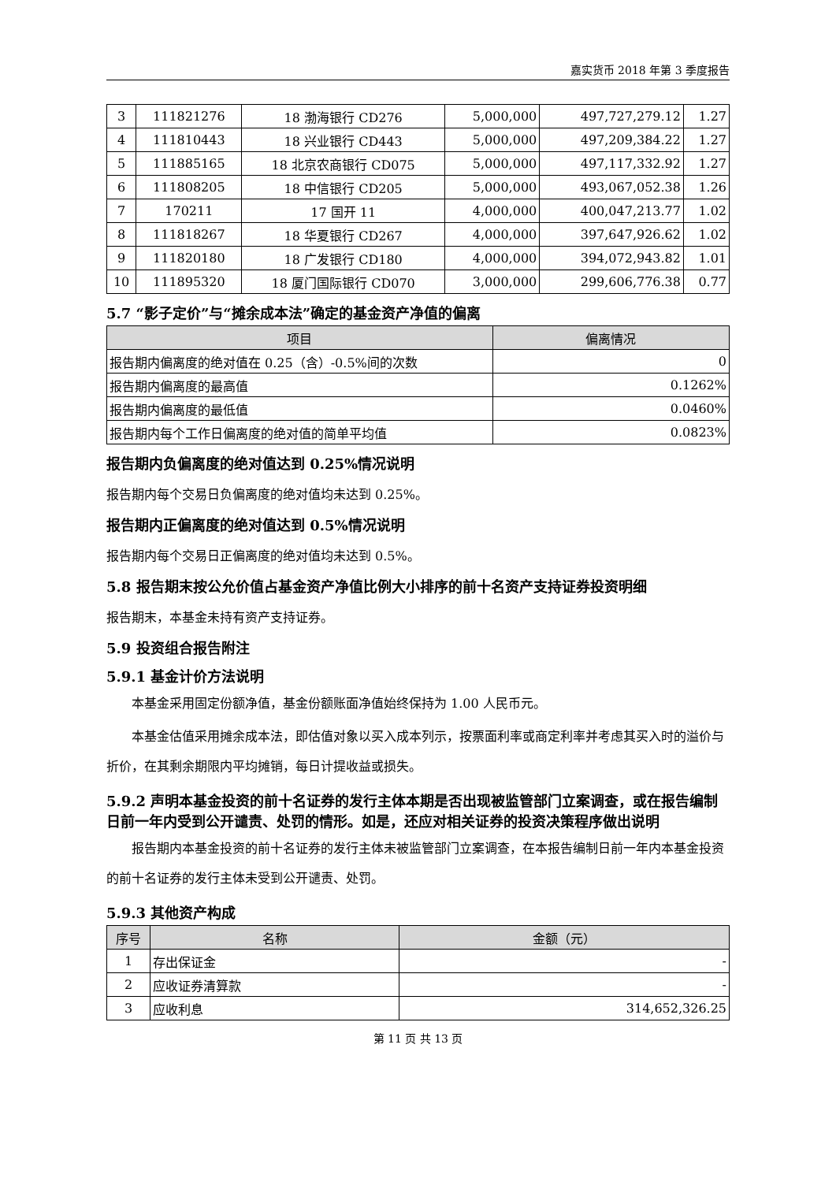嘉实货币 2018 年第 3 季度报告
| 3 | 111821276 | 18 渤海银行 CD276 | 5,000,000 | 497,727,279.12 | 1.27 |
| 4 | 111810443 | 18 兴业银行 CD443 | 5,000,000 | 497,209,384.22 | 1.27 |
| 5 | 111885165 | 18 北京农商银行 CD075 | 5,000,000 | 497,117,332.92 | 1.27 |
| 6 | 111808205 | 18 中信银行 CD205 | 5,000,000 | 493,067,052.38 | 1.26 |
| 7 | 170211 | 17 国开 11 | 4,000,000 | 400,047,213.77 | 1.02 |
| 8 | 111818267 | 18 华夏银行 CD267 | 4,000,000 | 397,647,926.62 | 1.02 |
| 9 | 111820180 | 18 广发银行 CD180 | 4,000,000 | 394,072,943.82 | 1.01 |
| 10 | 111895320 | 18 厦门国际银行 CD070 | 3,000,000 | 299,606,776.38 | 0.77 |
5.7 “影子定价”与“摊余成本法”确定的基金资产净值的偏离
| 项目 | 偏离情况 |
| --- | --- |
| 报告期内偏离度的绝对值在 0.25（含）-0.5%间的次数 | 0 |
| 报告期内偏离度的最高值 | 0.1262% |
| 报告期内偏离度的最低值 | 0.0460% |
| 报告期内每个工作日偏离度的绝对值的简单平均值 | 0.0823% |
报告期内负偏离度的绝对值达到 0.25%情况说明
报告期内每个交易日负偏离度的绝对值均未达到 0.25%。
报告期内正偏离度的绝对值达到 0.5%情况说明
报告期内每个交易日正偏离度的绝对值均未达到 0.5%。
5.8 报告期末按公允价值占基金资产净值比例大小排序的前十名资产支持证券投资明细
报告期末，本基金未持有资产支持证券。
5.9 投资组合报告附注
5.9.1 基金计价方法说明
本基金采用固定份额净值，基金份额账面净值始终保持为 1.00 人民币元。
本基金估值采用摊余成本法，即估值对象以买入成本列示，按票面利率或商定利率并考虑其买入时的溢价与折价，在其剩余期限内平均摊销，每日计提收益或损失。
5.9.2 声明本基金投资的前十名证券的发行主体本期是否出现被监管部门立案调查，或在报告编制日前一年内受到公开谴责、处罚的情形。如是，还应对相关证券的投资决策程序做出说明
报告期内本基金投资的前十名证券的发行主体未被监管部门立案调查，在本报告编制日前一年内本基金投资的前十名证券的发行主体未受到公开谴责、处罚。
5.9.3 其他资产构成
| 序号 | 名称 | 金额（元） |
| --- | --- | --- |
| 1 | 存出保证金 | - |
| 2 | 应收证券清算款 | - |
| 3 | 应收利息 | 314,652,326.25 |
第 11 页 共 13 页